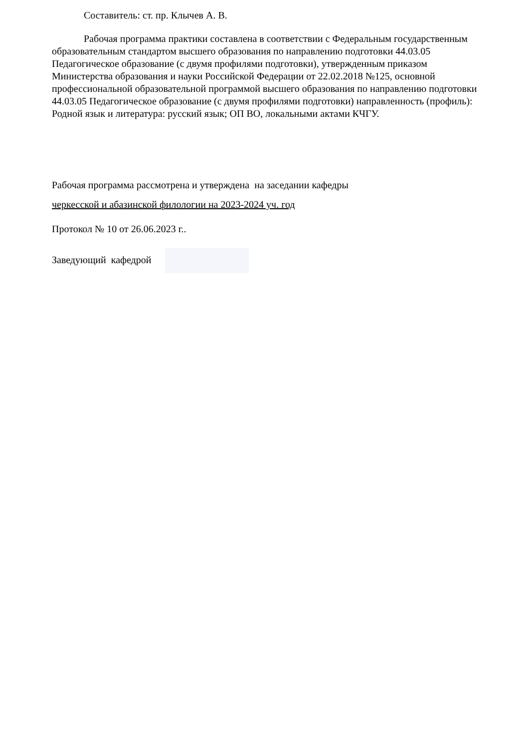Составитель: ст. пр. Клычев А. В.
Рабочая программа практики составлена в соответствии с Федеральным государственным образовательным стандартом высшего образования по направлению подготовки 44.03.05 Педагогическое образование (с двумя профилями подготовки), утвержденным приказом Министерства образования и науки Российской Федерации от 22.02.2018 №125, основной профессиональной образовательной программой высшего образования по направлению подготовки 44.03.05 Педагогическое образование (с двумя профилями подготовки) направленность (профиль):
Родной язык и литература: русский язык; ОП ВО, локальными актами КЧГУ.
Рабочая программа рассмотрена и утверждена на заседании кафедры
черкесской и абазинской филологии на 2023-2024 уч. год
Протокол № 10 от 26.06.2023 г..
Заведующий кафедрой